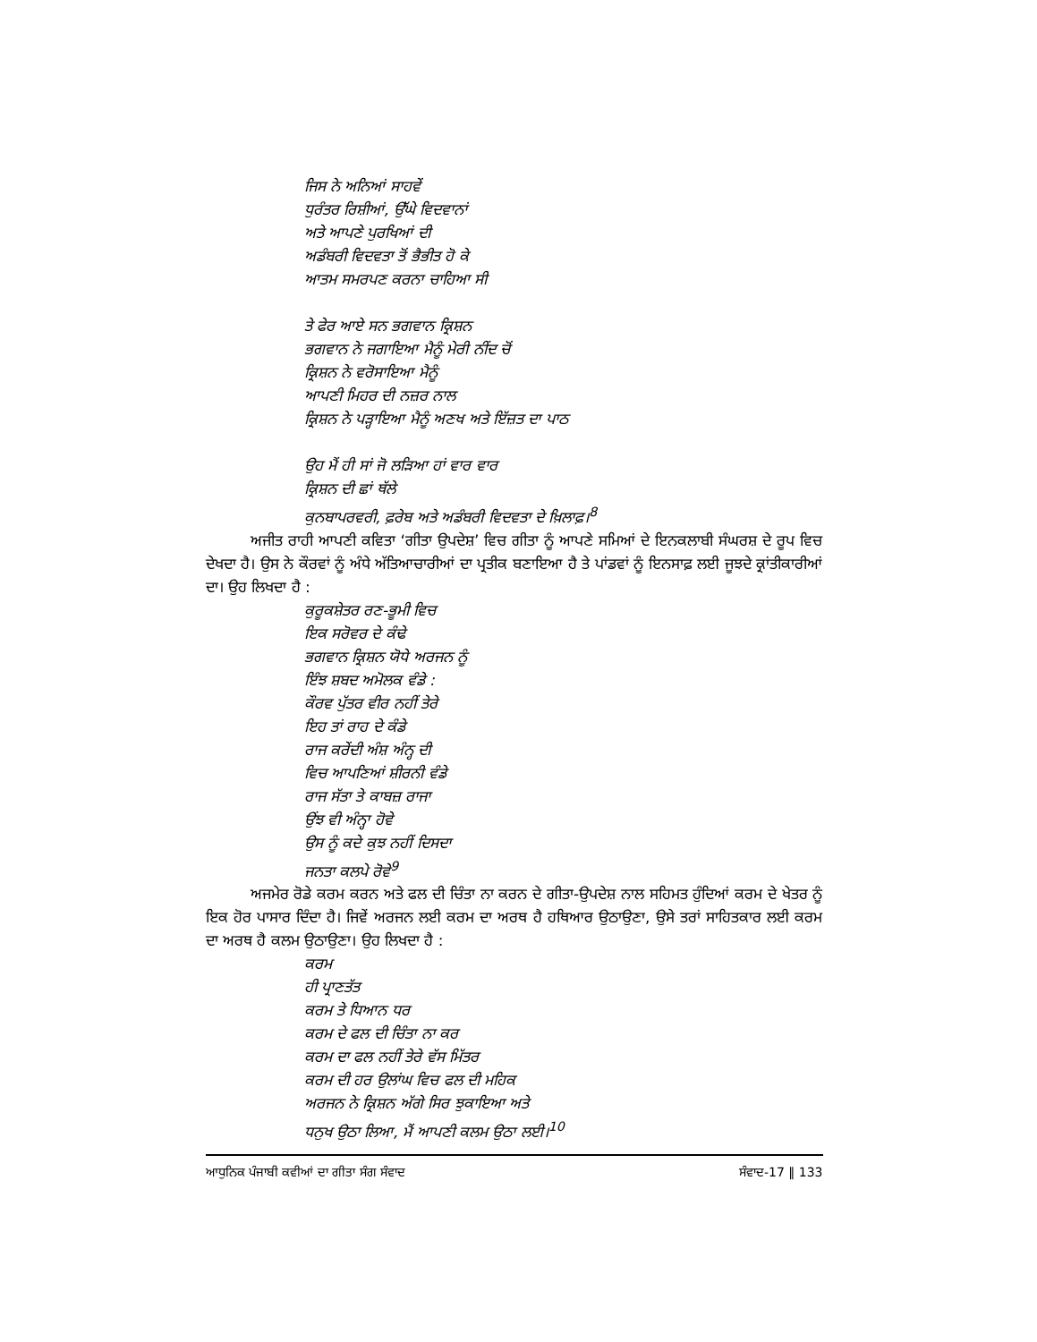ਜਿਸ ਨੇ ਅਨਿਆਂ ਸਾਹਵੇਂ
ਧੁਰੰਤਰ ਰਿਸ਼ੀਆਂ, ਉੱਘੇ ਵਿਦਵਾਨਾਂ
ਅਤੇ ਆਪਣੇ ਪੁਰਖਿਆਂ ਦੀ
ਅਡੰਬਰੀ ਵਿਦਵਤਾ ਤੋਂ ਭੈਭੀਤ ਹੋ ਕੇ
ਆਤਮ ਸਮਰਪਣ ਕਰਨਾ ਚਾਹਿਆ ਸੀ
ਤੇ ਫੇਰ ਆਏ ਸਨ ਭਗਵਾਨ ਕ੍ਰਿਸ਼ਨ
ਭਗਵਾਨ ਨੇ ਜਗਾਇਆ ਮੈਨੂੰ ਮੇਰੀ ਨੀਂਦ ਚੋਂ
ਕ੍ਰਿਸ਼ਨ ਨੇ ਵਰੋਸਾਇਆ ਮੈਨੂੰ
ਆਪਣੀ ਮਿਹਰ ਦੀ ਨਜ਼ਰ ਨਾਲ
ਕ੍ਰਿਸ਼ਨ ਨੇ ਪੜ੍ਹਾਇਆ ਮੈਨੂੰ ਅਣਖ ਅਤੇ ਇੱਜ਼ਤ ਦਾ ਪਾਠ
ਉਹ ਮੈਂ ਹੀ ਸਾਂ ਜੋ ਲੜਿਆ ਹਾਂ ਵਾਰ ਵਾਰ
ਕ੍ਰਿਸ਼ਨ ਦੀ ਛਾਂ ਥੱਲੇ
ਕੁਨਬਾਪਰਵਰੀ, ਫ਼ਰੇਬ ਅਤੇ ਅਡੰਬਰੀ ਵਿਦਵਤਾ ਦੇ ਖ਼ਿਲਾਫ਼।<sup>8</sup>
ਅਜੀਤ ਰਾਹੀ ਆਪਣੀ ਕਵਿਤਾ ‘ਗੀਤਾ ਉਪਦੇਸ਼’ ਵਿਚ ਗੀਤਾ ਨੂੰ ਆਪਣੇ ਸਮਿਆਂ ਦੇ ਇਨਕਲਾਬੀ ਸੰਘਰਸ਼ ਦੇ ਰੂਪ ਵਿਚ ਦੇਖਦਾ ਹੈ। ਉਸ ਨੇ ਕੌਰਵਾਂ ਨੂੰ ਅੰਧੇ ਅੱਤਿਆਚਾਰੀਆਂ ਦਾ ਪ੍ਰਤੀਕ ਬਣਾਇਆ ਹੈ ਤੇ ਪਾਂਡਵਾਂ ਨੂੰ ਇਨਸਾਫ਼ ਲਈ ਜੂਝਦੇ ਕ੍ਰਾਂਤੀਕਾਰੀਆਂ ਦਾ। ਉਹ ਲਿਖਦਾ ਹੈ :
ਕੁਰੂਕਸ਼ੇਤਰ ਰਣ-ਭੂਮੀ ਵਿਚ
ਇਕ ਸਰੋਵਰ ਦੇ ਕੰਢੇ
ਭਗਵਾਨ ਕ੍ਰਿਸ਼ਨ ਯੋਧੇ ਅਰਜਨ ਨੂੰ
ਇੰਝ ਸ਼ਬਦ ਅਮੋਲਕ ਵੰਡੇ :
ਕੌਰਵ ਪੁੱਤਰ ਵੀਰ ਨਹੀਂ ਤੇਰੇ
ਇਹ ਤਾਂ ਰਾਹ ਦੇ ਕੰਡੇ
ਰਾਜ ਕਰੇਂਦੀ ਅੰਸ਼ ਅੰਨ੍ਹ ਦੀ
ਵਿਚ ਆਪਣਿਆਂ ਸ਼ੀਰਨੀ ਵੰਡੇ
ਰਾਜ ਸੱਤਾ ਤੇ ਕਾਬਜ਼ ਰਾਜਾ
ਉਂਝ ਵੀ ਅੰਨ੍ਹਾ ਹੋਵੇ
ਉਸ ਨੂੰ ਕਦੇ ਕੁਝ ਨਹੀਂ ਦਿਸਦਾ
ਜਨਤਾ ਕਲਪੇ ਰੋਵੇ<sup>9</sup>
ਅਜਮੇਰ ਰੋਡੇ ਕਰਮ ਕਰਨ ਅਤੇ ਫਲ ਦੀ ਚਿੰਤਾ ਨਾ ਕਰਨ ਦੇ ਗੀਤਾ-ਉਪਦੇਸ਼ ਨਾਲ ਸਹਿਮਤ ਹੁੰਦਿਆਂ ਕਰਮ ਦੇ ਖੇਤਰ ਨੂੰ ਇਕ ਹੋਰ ਪਾਸਾਰ ਦਿੰਦਾ ਹੈ। ਜਿਵੇਂ ਅਰਜਨ ਲਈ ਕਰਮ ਦਾ ਅਰਥ ਹੈ ਹਥਿਆਰ ਉਠਾਉਣਾ, ਉਸੇ ਤਰਾਂ ਸਾਹਿਤਕਾਰ ਲਈ ਕਰਮ ਦਾ ਅਰਥ ਹੈ ਕਲਮ ਉਠਾਉਣਾ। ਉਹ ਲਿਖਦਾ ਹੈ :
ਕਰਮ
ਹੀ ਪ੍ਰਾਣਤੱਤ
ਕਰਮ ਤੇ ਧਿਆਨ ਧਰ
ਕਰਮ ਦੇ ਫਲ ਦੀ ਚਿੰਤਾ ਨਾ ਕਰ
ਕਰਮ ਦਾ ਫਲ ਨਹੀਂ ਤੇਰੇ ਵੱਸ ਮਿੱਤਰ
ਕਰਮ ਦੀ ਹਰ ਉਲਾਂਘ ਵਿਚ ਫਲ ਦੀ ਮਹਿਕ
ਅਰਜਨ ਨੇ ਕ੍ਰਿਸ਼ਨ ਅੱਗੇ ਸਿਰ ਝੁਕਾਇਆ ਅਤੇ
ਧਨੁਖ ਉਠਾ ਲਿਆ, ਮੈਂ ਆਪਣੀ ਕਲਮ ਉਠਾ ਲਈ।<sup>10</sup>
ਆਧੁਨਿਕ ਪੰਜਾਬੀ ਕਵੀਆਂ ਦਾ ਗੀਤਾ ਸੰਗ ਸੰਵਾਦ ਸੰਵਾਦ-17 ‖ 133